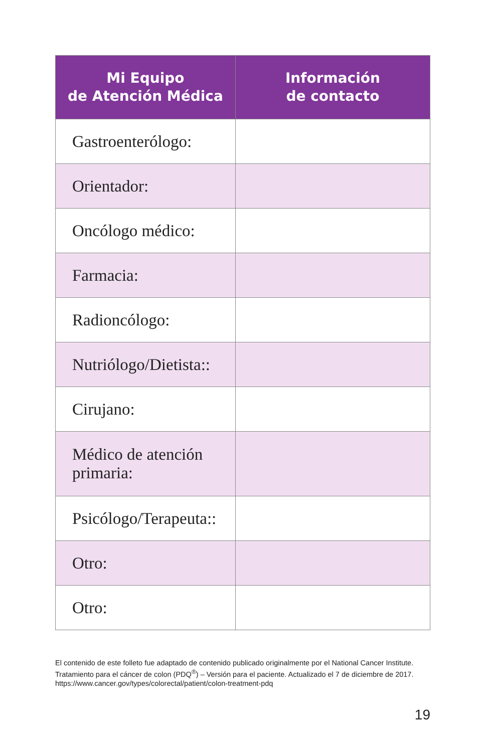| Mi Equipo de Atención Médica | Información de contacto |
| --- | --- |
| Gastroenterólogo: | |
| Orientador: | |
| Oncólogo médico: | |
| Farmacia: | |
| Radioncólogo: | |
| Nutriólogo/Dietista:: | |
| Cirujano: | |
| Médico de atención primaria: | |
| Psicólogo/Terapeuta:: | |
| Otro: | |
| Otro: | |
El contenido de este folleto fue adaptado de contenido publicado originalmente por el National Cancer Institute. Tratamiento para el cáncer de colon (PDQ<sup>®</sup>) – Versión para el paciente. Actualizado el 7 de diciembre de 2017.
https://www.cancer.gov/types/colorectal/patient/colon-treatment-pdq
19